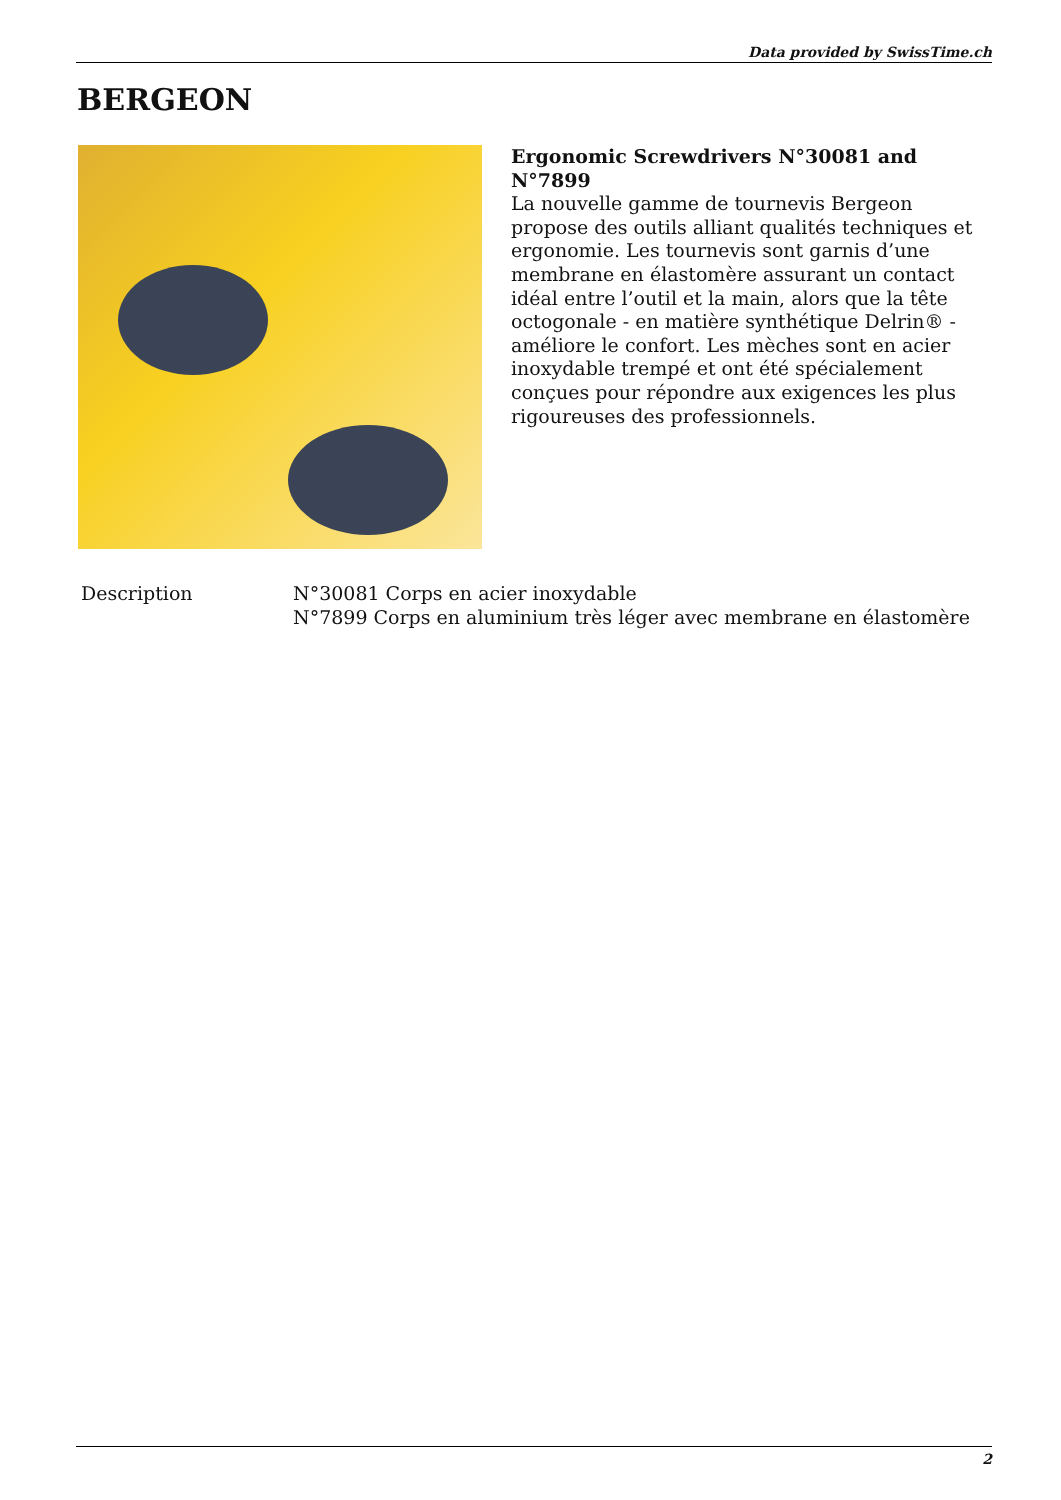Data provided by SwissTime.ch
BERGEON
Ergonomic Screwdrivers N°30081 and N°7899
La nouvelle gamme de tournevis Bergeon propose des outils alliant qualités techniques et ergonomie. Les tournevis sont garnis d’une membrane en élastomère assurant un contact idéal entre l’outil et la main, alors que la tête octogonale - en matière synthétique Delrin® - améliore le confort. Les mèches sont en acier inoxydable trempé et ont été spécialement conçues pour répondre aux exigences les plus rigoureuses des professionnels.
| Description | N°30081 Corps en acier inoxydable N°7899 Corps en aluminium très léger avec membrane en élastomère |
2